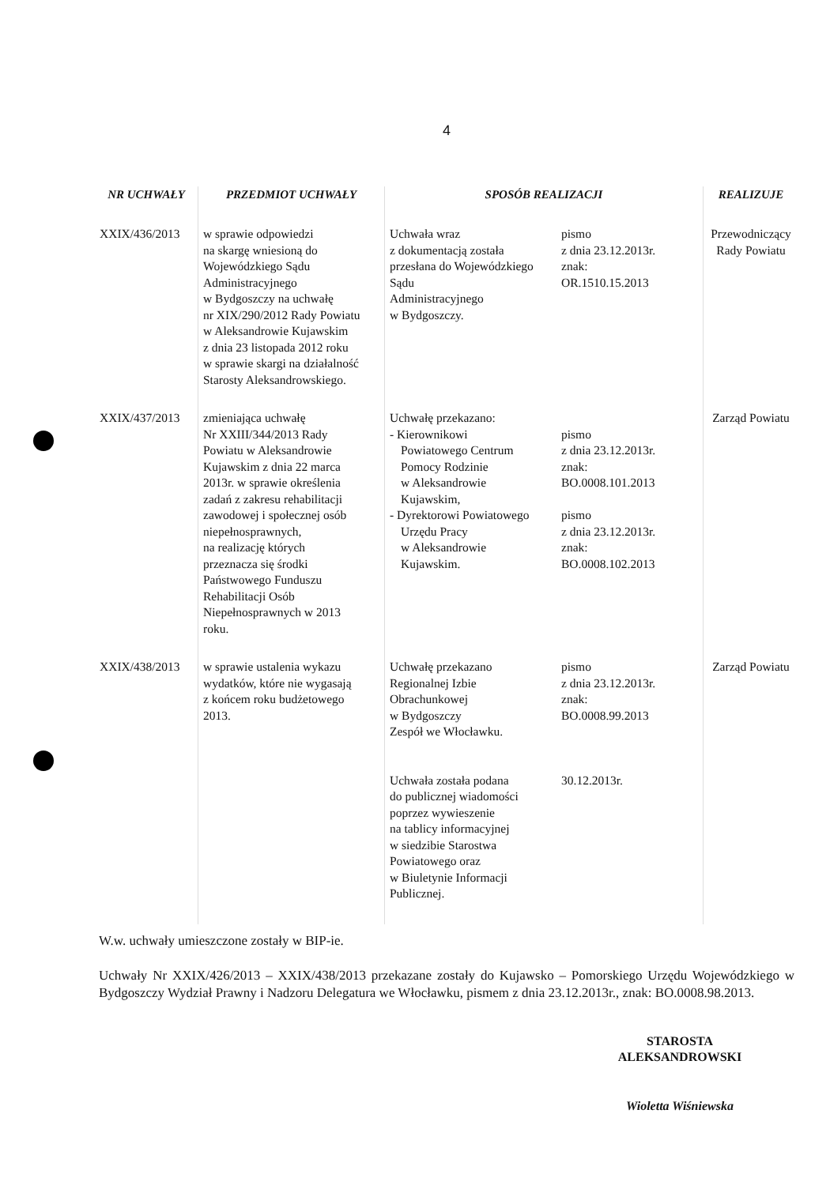4
| NR UCHWAŁY | PRZEDMIOT UCHWAŁY | SPOSÓB REALIZACJI | | REALIZUJE |
| --- | --- | --- | --- | --- |
| XXIX/436/2013 | w sprawie odpowiedzi na skargę wniesioną do Wojewódzkiego Sądu Administracyjnego w Bydgoszczy na uchwałę nr XIX/290/2012 Rady Powiatu w Aleksandrowie Kujawskim z dnia 23 listopada 2012 roku w sprawie skargi na działalność Starosty Aleksandrowskiego. | Uchwała wraz z dokumentacją została przesłana do Wojewódzkiego Sądu Administracyjnego w Bydgoszczy. | pismo z dnia 23.12.2013r. znak: OR.1510.15.2013 | Przewodniczący Rady Powiatu |
| XXIX/437/2013 | zmieniająca uchwałę Nr XXIII/344/2013 Rady Powiatu w Aleksandrowie Kujawskim z dnia 22 marca 2013r. w sprawie określenia zadań z zakresu rehabilitacji zawodowej i społecznej osób niepełnosprawnych, na realizację których przeznacza się środki Państwowego Funduszu Rehabilitacji Osób Niepełnosprawnych w 2013 roku. | Uchwałę przekazano: - Kierownikowi Powiatowego Centrum Pomocy Rodzinie w Aleksandrowie Kujawskim, - Dyrektorowi Powiatowego Urzędu Pracy w Aleksandrowie Kujawskim. | pismo z dnia 23.12.2013r. znak: BO.0008.101.2013 pismo z dnia 23.12.2013r. znak: BO.0008.102.2013 | Zarząd Powiatu |
| XXIX/438/2013 | w sprawie ustalenia wykazu wydatków, które nie wygasają z końcem roku budżetowego 2013. | Uchwałę przekazano Regionalnej Izbie Obrachunkowej w Bydgoszczy Zespół we Włocławku. Uchwała została podana do publicznej wiadomości poprzez wywieszenie na tablicy informacyjnej w siedzibie Starostwa Powiatowego oraz w Biuletynie Informacji Publicznej. | pismo z dnia 23.12.2013r. znak: BO.0008.99.2013 30.12.2013r. | Zarząd Powiatu |
W.w. uchwały umieszczone zostały w BIP-ie.
Uchwały Nr XXIX/426/2013 – XXIX/438/2013 przekazane zostały do Kujawsko – Pomorskiego Urzędu Wojewódzkiego w Bydgoszczy Wydział Prawny i Nadzoru Delegatura we Włocławku, pismem z dnia 23.12.2013r., znak: BO.0008.98.2013.
STAROSTA
ALEKSANDROWSKI
Wioletta Wiśniewska